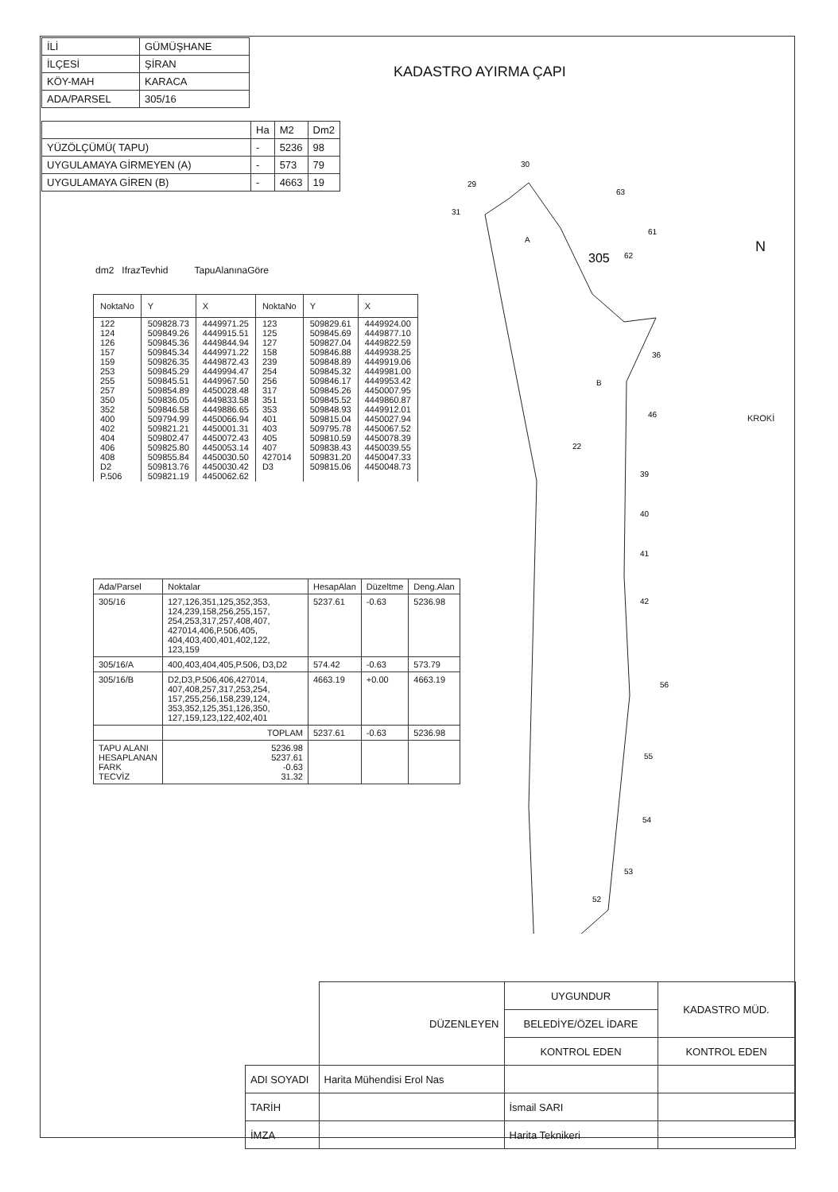| İLİ | GÜMÜŞHANE |
| İLÇESİ | ŞİRAN |
| KÖY-MAH | KARACA |
| ADA/PARSEL | 305/16 |
KADASTRO AYIRMA ÇAPI
| | Ha | M2 | Dm2 |
| YÜZÖLÇÜMÜ( TAPU) | - | 5236 | 98 |
| UYGULAMAYA GİRMEYEN (A) | - | 573 | 79 |
| UYGULAMAYA GİREN (B) | - | 4663 | 19 |
dm2 IfrazTevhid TapuAlanınaGöre
| NoktaNo | Y | X | NoktaNo | Y | X |
| --- | --- | --- | --- | --- | --- |
| 122 124 126 157 159 253 255 257 350 352 400 402 404 406 408 D2 P.506 | 509828.73 509849.26 509845.36 509845.34 509826.35 509845.29 509845.51 509854.89 509836.05 509846.58 509794.99 509821.21 509802.47 509825.80 509855.84 509813.76 509821.19 | 4449971.25 4449915.51 4449844.94 4449971.22 4449872.43 4449994.47 4449967.50 4450028.48 4449833.58 4449886.65 4450066.94 4450001.31 4450072.43 4450053.14 4450030.50 4450030.42 4450062.62 | 123 125 127 158 239 254 256 317 351 353 401 403 405 407 427014 D3 | 509829.61 509845.69 509827.04 509846.88 509848.89 509845.32 509846.17 509845.26 509845.52 509848.93 509815.04 509795.78 509810.59 509838.43 509831.20 509815.06 | 4449924.00 4449877.10 4449822.59 4449938.25 4449919.06 4449981.00 4449953.42 4450007.95 4449860.87 4449912.01 4450027.94 4450067.52 4450078.39 4450039.55 4450047.33 4450048.73 |
| Ada/Parsel | Noktalar | HesapAlan | Düzeltme | Deng.Alan |
| --- | --- | --- | --- | --- |
| 305/16 | 127,126,351,125,352,353, 124,239,158,256,255,157, 254,253,317,257,408,407, 427014,406,P.506,405, 404,403,400,401,402,122, 123,159 | 5237.61 | -0.63 | 5236.98 |
| 305/16/A | 400,403,404,405,P.506, D3,D2 | 574.42 | -0.63 | 573.79 |
| 305/16/B | D2,D3,P.506,406,427014, 407,408,257,317,253,254, 157,255,256,158,239,124, 353,352,125,351,126,350, 127,159,123,122,402,401 | 4663.19 | +0.00 | 4663.19 |
| | TOPLAM | 5237.61 | -0.63 | 5236.98 |
| TAPU ALANI HESAPLANAN FARK TECVİZ | 5236.98 5237.61 -0.63 31.32 | | | |
305
A
B
22
36
46
39
40
41
42
56
55
54
53
52
63
61
62
29
30
31
N
KROKİ
| | DÜZENLEYEN | UYGUNDUR | KADASTRO MÜD. |
| | | BELEDİYE/ÖZEL İDARE | |
| | | KONTROL EDEN | KONTROL EDEN |
| ADI SOYADI | Harita Mühendisi Erol Nas | | |
| TARİH | | İsmail SARI | |
| İMZA | | Harita Teknikeri | |